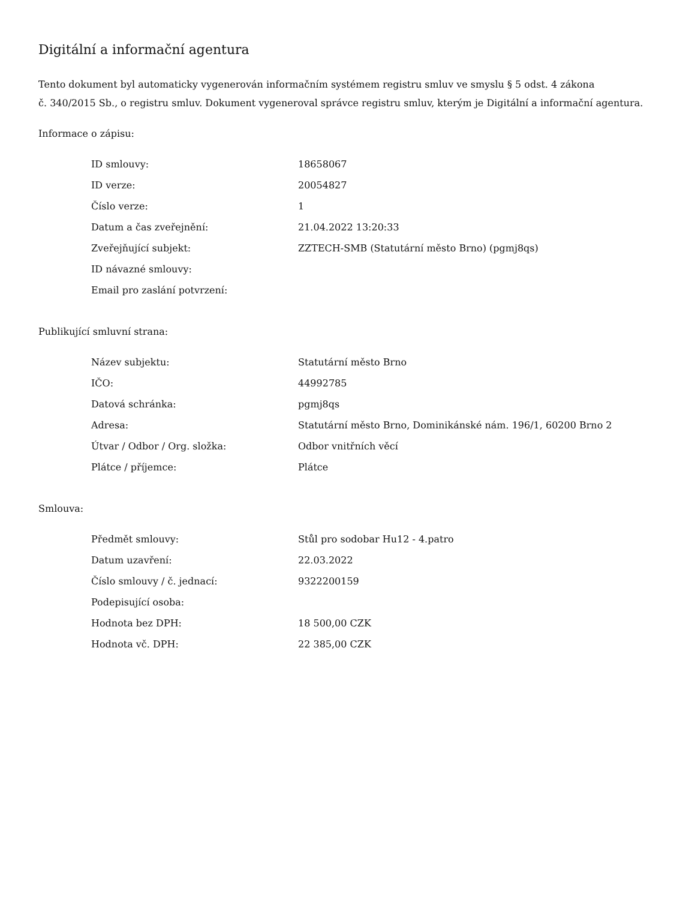Digitální a informační agentura
Tento dokument byl automaticky vygenerován informačním systémem registru smluv ve smyslu § 5 odst. 4 zákona
č. 340/2015 Sb., o registru smluv. Dokument vygeneroval správce registru smluv, kterým je Digitální a informační agentura.
Informace o zápisu:
| ID smlouvy: | 18658067 |
| ID verze: | 20054827 |
| Číslo verze: | 1 |
| Datum a čas zveřejnění: | 21.04.2022 13:20:33 |
| Zveřejňující subjekt: | ZZTECH-SMB (Statutární město Brno) (pgmj8qs) |
| ID návazné smlouvy: | |
| Email pro zaslání potvrzení: | |
Publikující smluvní strana:
| Název subjektu: | Statutární město Brno |
| IČO: | 44992785 |
| Datová schránka: | pgmj8qs |
| Adresa: | Statutární město Brno, Dominikánské nám. 196/1, 60200 Brno 2 |
| Útvar / Odbor / Org. složka: | Odbor vnitřních věcí |
| Plátce / příjemce: | Plátce |
Smlouva:
| Předmět smlouvy: | Stůl pro sodobar Hu12 - 4.patro |
| Datum uzavření: | 22.03.2022 |
| Číslo smlouvy / č. jednací: | 9322200159 |
| Podepisující osoba: | |
| Hodnota bez DPH: | 18 500,00 CZK |
| Hodnota vč. DPH: | 22 385,00 CZK |